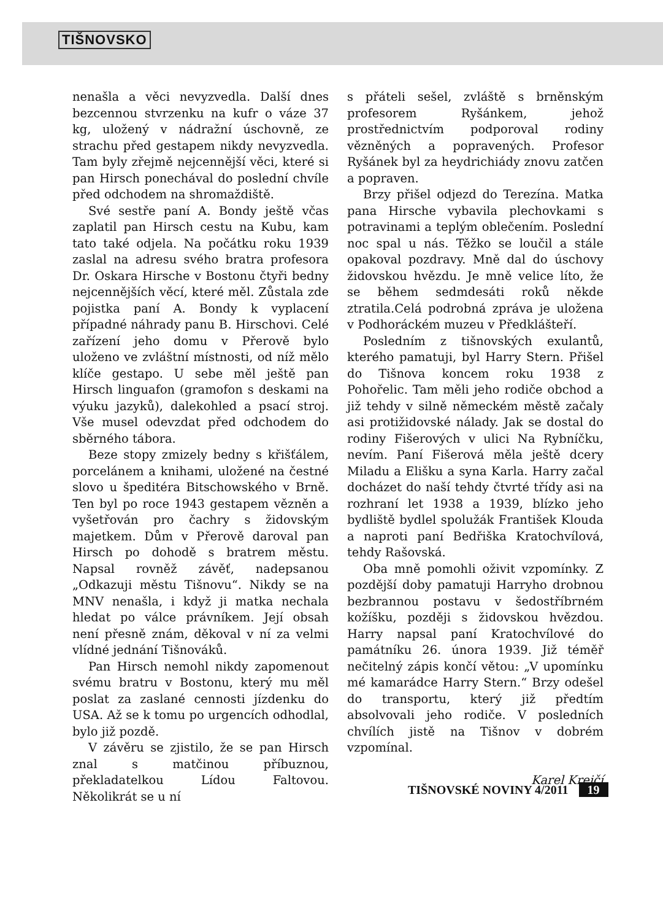TIŠNOVSKO
nenašla a věci nevyzvedla. Další dnes bezcennou stvrzenku na kufr o váze 37 kg, uložený v nádražní úschovně, ze strachu před gestapem nikdy nevyzvedla. Tam byly zřejmě nejcennější věci, které si pan Hirsch ponechával do poslední chvíle před odchodem na shromaždiště.
Své sestře paní A. Bondy ještě včas zaplatil pan Hirsch cestu na Kubu, kam tato také odjela. Na počátku roku 1939 zaslal na adresu svého bratra profesora Dr. Oskara Hirsche v Bostonu čtyři bedny nejcennějších věcí, které měl. Zůstala zde pojistka paní A. Bondy k vyplacení případné náhrady panu B. Hirschovi. Celé zařízení jeho domu v Přerově bylo uloženo ve zvláštní místnosti, od níž mělo klíče gestapo. U sebe měl ještě pan Hirsch linguafon (gramofon s deskami na výuku jazyků), dalekohled a psací stroj. Vše musel odevzdat před odchodem do sběrného tábora.
Beze stopy zmizely bedny s křišťálem, porcelánem a knihami, uložené na čestné slovo u špeditéra Bitschowského v Brně. Ten byl po roce 1943 gestapem vězněn a vyšetřován pro čachry s židovským majetkem. Dům v Přerově daroval pan Hirsch po dohodě s bratrem městu. Napsal rovněž závěť, nadepsanou „Odkazuji městu Tišnovu“. Nikdy se na MNV nenašla, i když ji matka nechala hledat po válce právníkem. Její obsah není přesně znám, děkoval v ní za velmi vlídné jednání Tišnováků.
Pan Hirsch nemohl nikdy zapomenout svému bratru v Bostonu, který mu měl poslat za zaslané cennosti jízdenku do USA. Až se k tomu po urgencích odhodlal, bylo již pozdě.
V závěru se zjistilo, že se pan Hirsch znal s matčinou příbuznou, překladatelkou Lídou Faltovou. Několikrát se u ní
s přáteli sešel, zvláště s brněnským profesorem Ryšánkem, jehož prostřednictvím podporoval rodiny vězněných a popravených. Profesor Ryšánek byl za heydrichiády znovu zatčen a popraven.
Brzy přišel odjezd do Terezína. Matka pana Hirsche vybavila plechovkami s potravinami a teplým oblečením. Poslední noc spal u nás. Těžko se loučil a stále opakoval pozdravy. Mně dal do úschovy židovskou hvězdu. Je mně velice líto, že se během sedmdesáti roků někde ztratila.Celá podrobná zpráva je uložena v Podhoráckém muzeu v Předklášteří.
Posledním z tišnovských exulantů, kterého pamatuji, byl Harry Stern. Přišel do Tišnova koncem roku 1938 z Pohořelic. Tam měli jeho rodiče obchod a již tehdy v silně německém městě začaly asi protižidovské nálady. Jak se dostal do rodiny Fišerových v ulici Na Rybníčku, nevím. Paní Fišerová měla ještě dcery Miladu a Elišku a syna Karla. Harry začal docházet do naší tehdy čtvrté třídy asi na rozhraní let 1938 a 1939, blízko jeho bydliště bydlel spolužák František Klouda a naproti paní Bedřiška Kratochvílová, tehdy Rašovská.
Oba mně pomohli oživit vzpomínky. Z pozdější doby pamatuji Harryho drobnou bezbrannou postavu v šedostříbrném kožíšku, později s židovskou hvězdou. Harry napsal paní Kratochvílové do památníku 26. února 1939. Již téměř nečitelný zápis končí větou: „V upomínku mé kamarádce Harry Stern.“ Brzy odešel do transportu, který již předtím absolvovali jeho rodiče. V posledních chvílích jistě na Tišnov v dobrém vzpomínal.
Karel Krejčí
TIŠNOVSKÉ NOVINY 4/2011 19